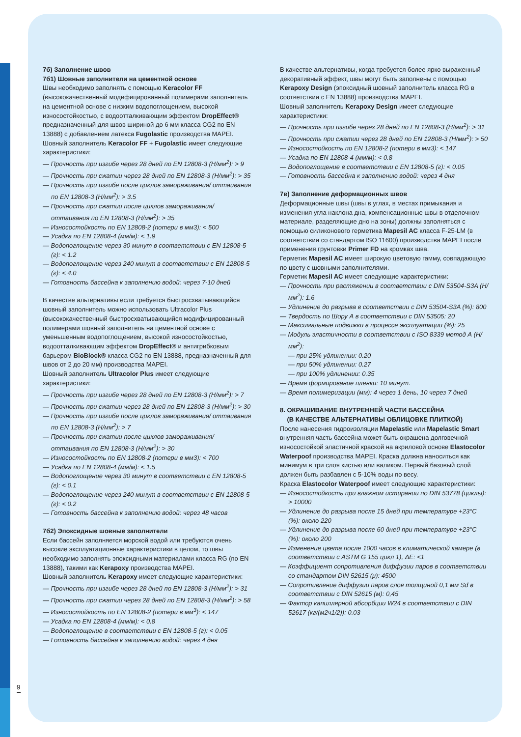7б) Заполнение швов
7б1) Шовные заполнители на цементной основе
Швы необходимо заполнять с помощью Keracolor FF (высококачественный модифицированный полимерами заполнитель на цементной основе с низким водопоглощением, высокой износостойкостью, с водоотталкивающим эффектом DropEffect® предназначенный для швов шириной до 6 мм класса CG2 по EN 13888) с добавлением латекса Fugolastic производства MAPEI.
Шовный заполнитель Keracolor FF + Fugolastic имеет следующие характеристики:
— Прочность при изгибе через 28 дней по EN 12808-3 (Н/мм<sup>2</sup>): > 9
— Прочность при сжатии через 28 дней по EN 12808-3 (Н/мм<sup>2</sup>): > 35
— Прочность при изгибе после циклов замораживания/ оттаивания по EN 12808-3 (Н/мм<sup>2</sup>): > 3.5
— Прочность при сжатии после циклов замораживания/ оттаивания по EN 12808-3 (Н/мм<sup>2</sup>): > 35
— Износостойкость по EN 12808-2 (потери в мм3): < 500
— Усадка по EN 12808-4 (мм/м): < 1.9
— Водопоглощение через 30 минут в соответствии с EN 12808-5 (г): < 1.2
— Водопоглощение через 240 минут в соответствии с EN 12808-5 (г): < 4.0
— Готовность бассейна к заполнению водой: через 7-10 дней
В качестве альтернативы если требуется быстросхватывающийся шовный заполнитель можно использовать Ultracolor Plus (высококачественный быстросхватывающийся модифицированный полимерами шовный заполнитель на цементной основе с уменьшенным водопоглощением, высокой износостойкостью, водоотталкивающим эффектом DropEffect® и антигрибковым барьером BioBlock® класса CG2 по EN 13888, предназначенный для швов от 2 до 20 мм) производства MAPEI.
Шовный заполнитель Ultracolor Plus имеет следующие характеристики:
— Прочность при изгибе через 28 дней по EN 12808-3 (Н/мм<sup>2</sup>): > 7
— Прочность при сжатии через 28 дней по EN 12808-3 (Н/мм<sup>2</sup>): > 30
— Прочность при изгибе после циклов замораживания/ оттаивания по EN 12808-3 (Н/мм<sup>2</sup>): > 7
— Прочность при сжатии после циклов замораживания/ оттаивания по EN 12808-3 (Н/мм<sup>2</sup>): > 30
— Износостойкость по EN 12808-2 (потери в мм3): < 700
— Усадка по EN 12808-4 (мм/м): < 1.5
— Водопоглощение через 30 минут в соответствии с EN 12808-5 (г): < 0.1
— Водопоглощение через 240 минут в соответствии с EN 12808-5 (г): < 0.2
— Готовность бассейна к заполнению водой: через 48 часов
7б2) Эпоксидные шовные заполнители
Если бассейн заполняется морской водой или требуются очень высокие эксплуатационные характеристики в целом, то швы необходимо заполнять эпоксидными материалами класса RG (по EN 13888), такими как Kerapoxy производства MAPEI.
Шовный заполнитель Kerapoxy имеет следующие характеристики:
— Прочность при изгибе через 28 дней по EN 12808-3 (Н/мм<sup>2</sup>): > 31
— Прочность при сжатии через 28 дней по EN 12808-3 (Н/мм<sup>2</sup>): > 58
— Износостойкость по EN 12808-2 (потери в мм<sup>3</sup>): < 147
— Усадка по EN 12808-4 (мм/м): < 0.8
— Водопоглощение в соответствии с EN 12808-5 (г): < 0.05
— Готовность бассейна к заполнению водой: через 4 дня
В качестве альтернативы, когда требуется более ярко выраженный декоративный эффект, швы могут быть заполнены с помощью Kerapoxy Design (эпоксидный шовный заполнитель класса RG в соответствии с EN 13888) производства MAPEI.
Шовный заполнитель Kerapoxy Design имеет следующие характеристики:
— Прочность при изгибе через 28 дней по EN 12808-3 (Н/мм<sup>2</sup>): > 31
— Прочность при сжатии через 28 дней по EN 12808-3 (Н/мм<sup>2</sup>): > 50
— Износостойкость по EN 12808-2 (потери в мм3): < 147
— Усадка по EN 12808-4 (мм/м): < 0.8
— Водопоглощение в соответствии с EN 12808-5 (г): < 0.05
— Готовность бассейна к заполнению водой: через 4 дня
7в) Заполнение деформационных швов
Деформационные швы (швы в углах, в местах примыкания и изменения угла наклона дна, компенсационные швы в отделочном материале, разделяющие дно на зоны) должны заполняться с помощью силиконового герметика Mapesil AC класса F-25-LM (в соответствии со стандартом ISO 11600) производства MAPEI после применения грунтовки Primer FD на кромках шва.
Герметик Mapesil AC имеет широкую цветовую гамму, совпадающую по цвету с шовными заполнителями.
Герметик Mapesil AC имеет следующие характеристики:
— Прочность при растяжении в соответствии с DIN 53504-S3A (Н/мм<sup>2</sup>): 1.6
— Удлинение до разрыва в соответствии с DIN 53504-S3A (%): 800
— Твердость по Шору А в соответствии с DIN 53505: 20
— Максимальные подвижки в процессе эксплуатации (%): 25
— Модуль эластичности в соответствии с ISO 8339 метод А (Н/мм<sup>2</sup>):
— при 25% удлинении: 0.20
— при 50% удлинении: 0.27
— при 100% удлинении: 0.35
— Время формирование пленки: 10 минут.
— Время полимеризации (мм): 4 через 1 день, 10 через 7 дней
8. ОКРАШИВАНИЕ ВНУТРЕННЕЙ ЧАСТИ БАССЕЙНА
(В КАЧЕСТВЕ АЛЬТЕРНАТИВЫ ОБЛИЦОВКЕ ПЛИТКОЙ)
После нанесения гидроизоляции Mapelastic или Mapelastic Smart внутренняя часть бассейна может быть окрашена долговечной износостойкой эластичной краской на акриловой основе Elastocolor Waterpoof производства MAPEI. Краска должна наноситься как минимум в три слоя кистью или валиком. Первый базовый слой должен быть разбавлен с 5-10% воды по весу.
Краска Elastocolor Waterpoof имеет следующие характеристики:
— Износостойкость при влажном истирании по DIN 53778 (циклы): > 10000
— Удлинение до разрыва после 15 дней при температуре +23°C (%): около 220
— Удлинение до разрыва после 60 дней при температуре +23°C (%): около 200
— Изменение цвета после 1000 часов в климатической камере (в соответствии с ASTM G 155 цикл 1), ΔE: <1
— Коэффициент сопротивления диффузии паров в соответствии со стандартом DIN 52615 (μ): 4500
— Сопротивление диффузии паров слоя толщиной 0,1 мм Sd в соответствии с DIN 52615 (м): 0,45
— Фактор капиллярной абсорбции W24 в соответствии с DIN 52617 (кг/(м2ч1/2)): 0.03
9